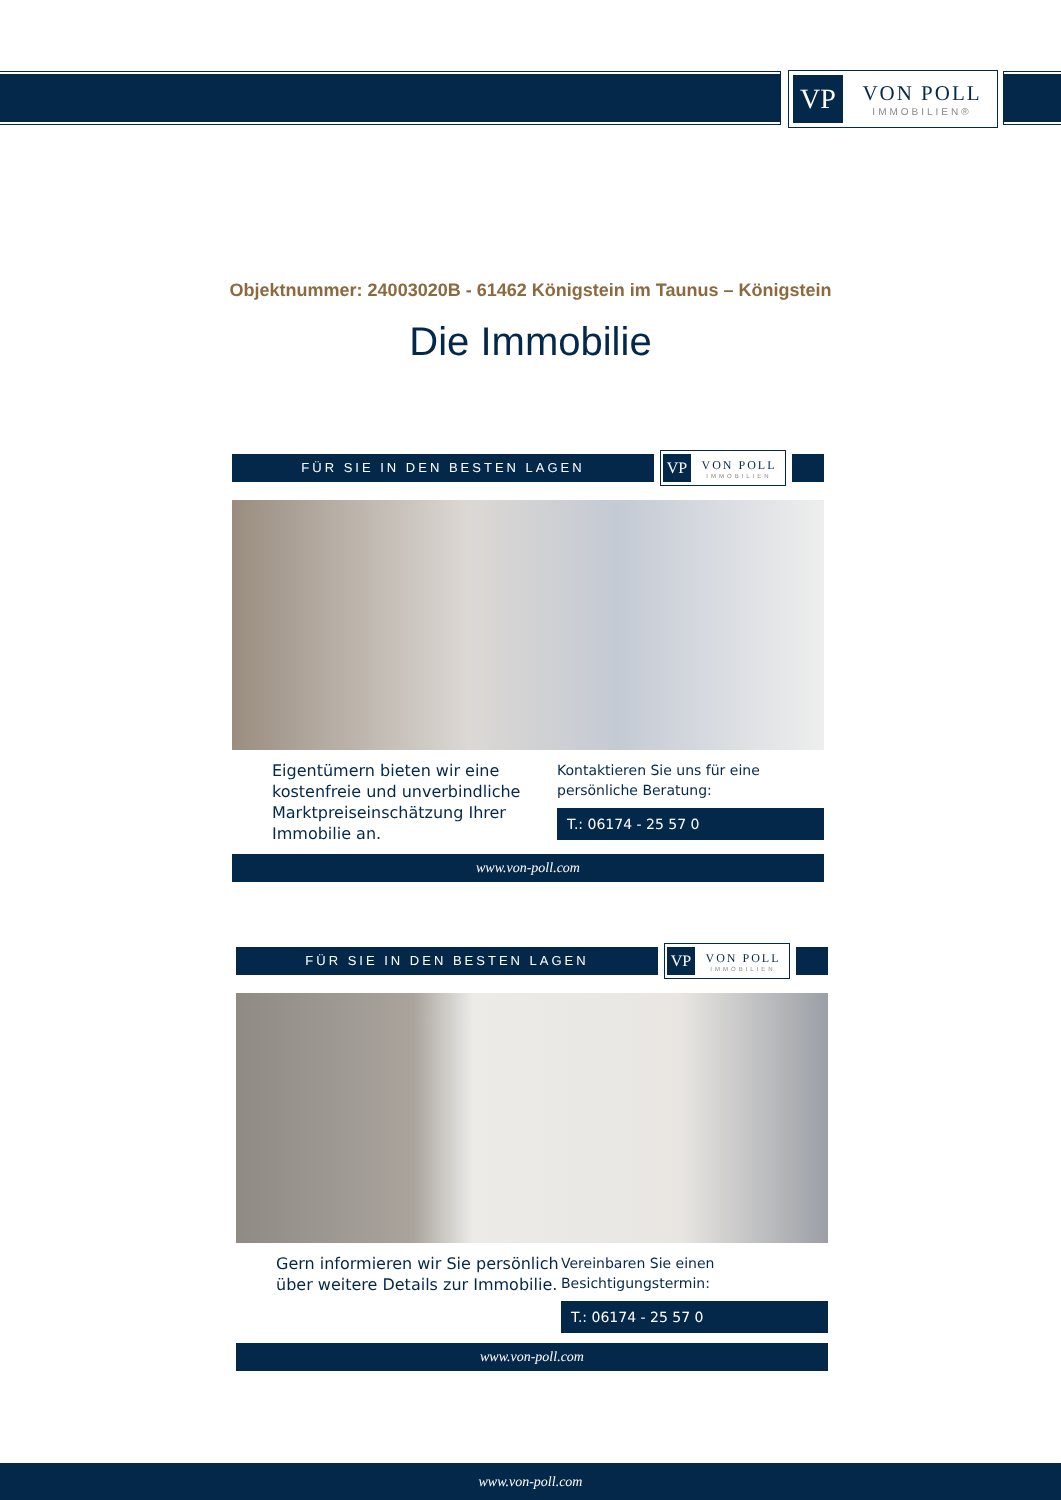VP
VON POLL
IMMOBILIEN®
Objektnummer: 24003020B - 61462 Königstein im Taunus – Königstein
Die Immobilie
FÜR SIE IN DEN BESTEN LAGEN
VP
VON POLL
IMMOBILIEN
Eigentümern bieten wir eine kostenfreie und unverbindliche Marktpreiseinschätzung Ihrer Immobilie an.
Kontaktieren Sie uns für eine persönliche Beratung:
T.: 06174 - 25 57 0
www.von-poll.com
FÜR SIE IN DEN BESTEN LAGEN
VP
VON POLL
IMMOBILIEN
Gern informieren wir Sie persönlich über weitere Details zur Immobilie.
Vereinbaren Sie einen Besichtigungstermin:
T.: 06174 - 25 57 0
www.von-poll.com
www.von-poll.com